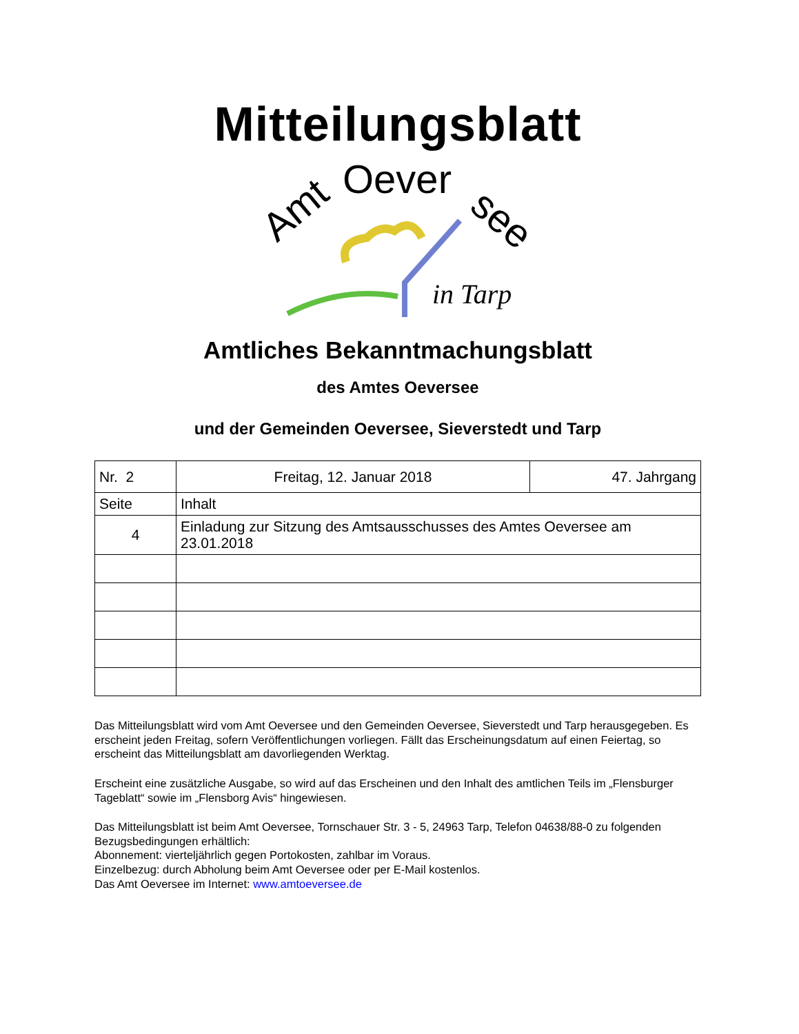Mitteilungsblatt
Amt
Oever
see
in Tarp
Amtliches Bekanntmachungsblatt
des Amtes Oeversee
und der Gemeinden Oeversee, Sieverstedt und Tarp
| Nr. 2 | Freitag, 12. Januar 2018 | 47. Jahrgang |
| Seite | Inhalt | |
| 4 | Einladung zur Sitzung des Amtsausschusses des Amtes Oeversee am 23.01.2018 | |
Das Mitteilungsblatt wird vom Amt Oeversee und den Gemeinden Oeversee, Sieverstedt und Tarp herausgegeben. Es erscheint jeden Freitag, sofern Veröffentlichungen vorliegen. Fällt das Erscheinungsdatum auf einen Feiertag, so erscheint das Mitteilungsblatt am davorliegenden Werktag.
Erscheint eine zusätzliche Ausgabe, so wird auf das Erscheinen und den Inhalt des amtlichen Teils im „Flensburger Tageblatt“ sowie im „Flensborg Avis“ hingewiesen.
Das Mitteilungsblatt ist beim Amt Oeversee, Tornschauer Str. 3 - 5, 24963 Tarp, Telefon 04638/88-0 zu folgenden Bezugsbedingungen erhältlich:
Abonnement: vierteljährlich gegen Portokosten, zahlbar im Voraus.
Einzelbezug: durch Abholung beim Amt Oeversee oder per E-Mail kostenlos.
Das Amt Oeversee im Internet: www.amtoeversee.de